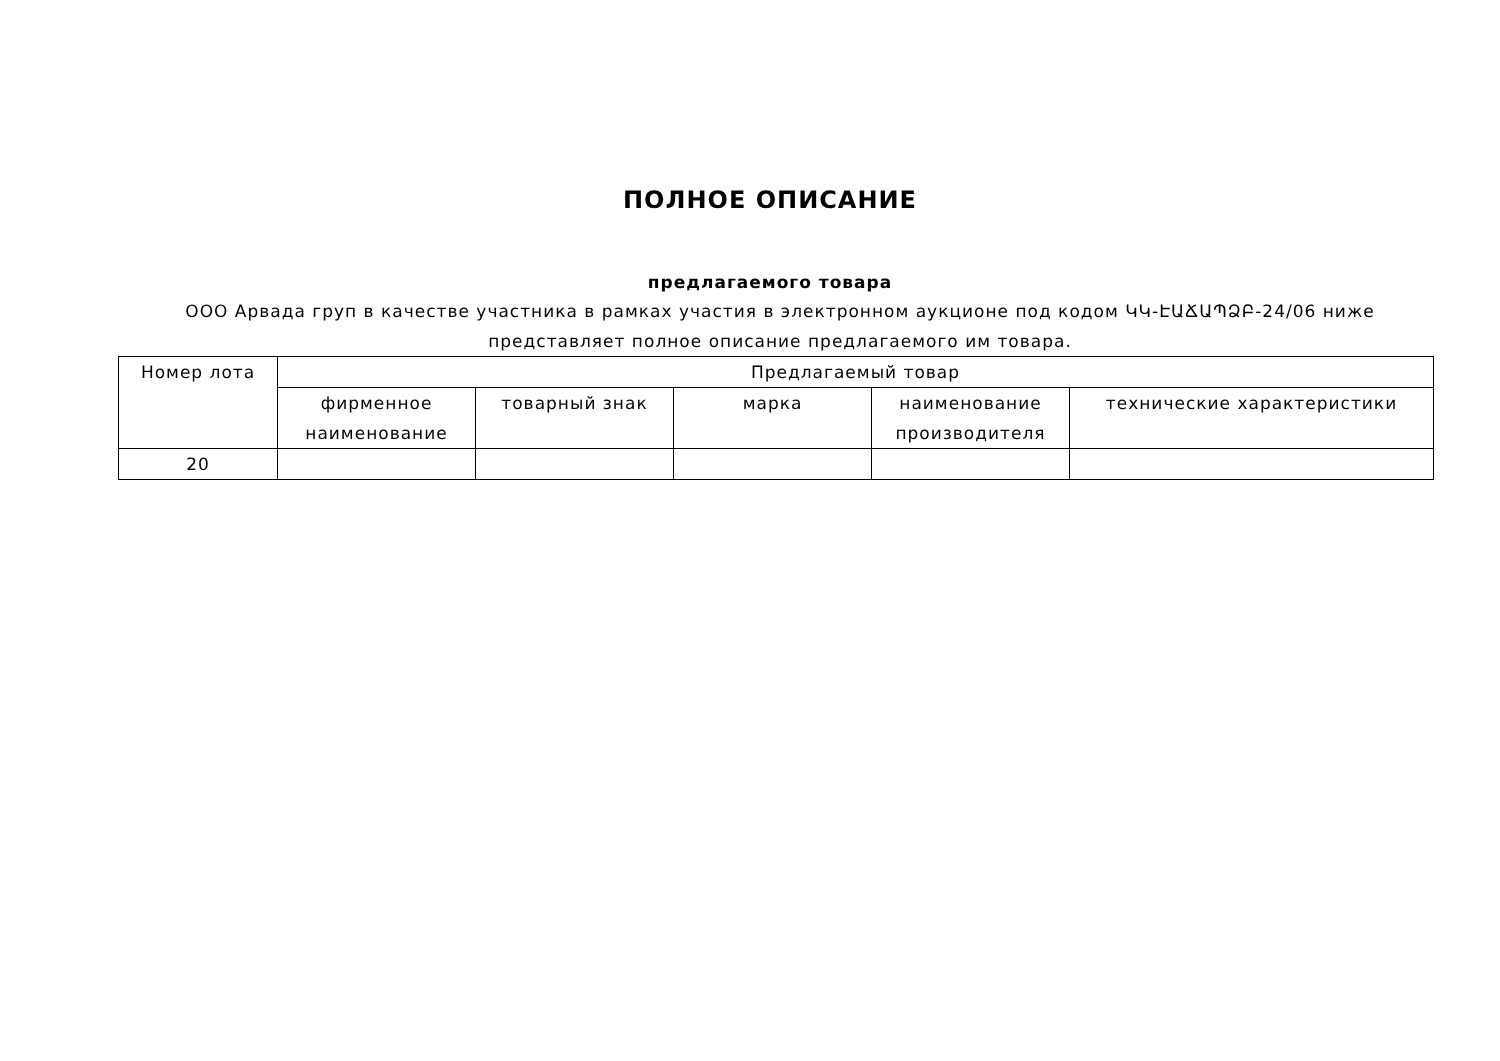ПОЛНОЕ ОПИСАНИЕ
предлагаемого товара
ООО Арвада груп в качестве участника в рамках участия в электронном аукционе под кодом ԿԿ-ԷԱՃԱՊՁԲ-24/06 ниже представляет полное описание предлагаемого им товара.
| Номер лота | Предлагаемый товар | | | | |
| --- | --- | --- | --- | --- | --- |
| | фирменное наименование | товарный знак | марка | наименование производителя | технические характеристики |
| 20 | | | | | |